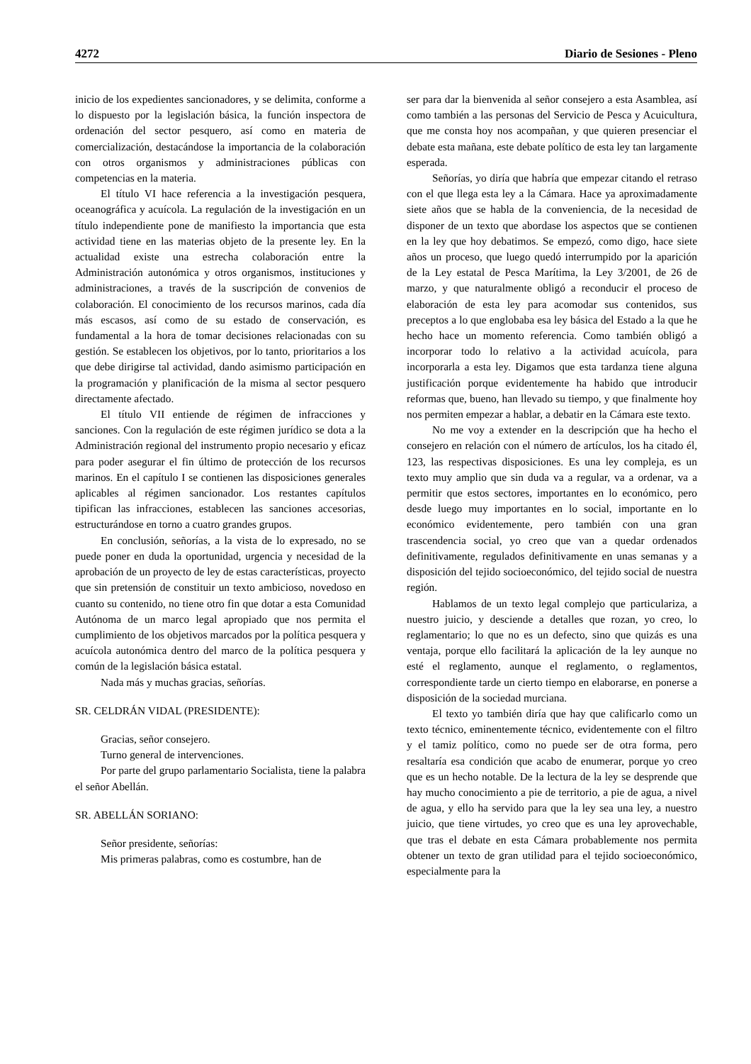4272 Diario de Sesiones - Pleno
inicio de los expedientes sancionadores, y se delimita, conforme a lo dispuesto por la legislación básica, la función inspectora de ordenación del sector pesquero, así como en materia de comercialización, destacándose la importancia de la colaboración con otros organismos y administraciones públicas con competencias en la materia.
El título VI hace referencia a la investigación pesquera, oceanográfica y acuícola. La regulación de la investigación en un título independiente pone de manifiesto la importancia que esta actividad tiene en las materias objeto de la presente ley. En la actualidad existe una estrecha colaboración entre la Administración autonómica y otros organismos, instituciones y administraciones, a través de la suscripción de convenios de colaboración. El conocimiento de los recursos marinos, cada día más escasos, así como de su estado de conservación, es fundamental a la hora de tomar decisiones relacionadas con su gestión. Se establecen los objetivos, por lo tanto, prioritarios a los que debe dirigirse tal actividad, dando asimismo participación en la programación y planificación de la misma al sector pesquero directamente afectado.
El título VII entiende de régimen de infracciones y sanciones. Con la regulación de este régimen jurídico se dota a la Administración regional del instrumento propio necesario y eficaz para poder asegurar el fin último de protección de los recursos marinos. En el capítulo I se contienen las disposiciones generales aplicables al régimen sancionador. Los restantes capítulos tipifican las infracciones, establecen las sanciones accesorias, estructurándose en torno a cuatro grandes grupos.
En conclusión, señorías, a la vista de lo expresado, no se puede poner en duda la oportunidad, urgencia y necesidad de la aprobación de un proyecto de ley de estas características, proyecto que sin pretensión de constituir un texto ambicioso, novedoso en cuanto su contenido, no tiene otro fin que dotar a esta Comunidad Autónoma de un marco legal apropiado que nos permita el cumplimiento de los objetivos marcados por la política pesquera y acuícola autonómica dentro del marco de la política pesquera y común de la legislación básica estatal.
Nada más y muchas gracias, señorías.
SR. CELDRÁN VIDAL (PRESIDENTE):
Gracias, señor consejero.
Turno general de intervenciones.
Por parte del grupo parlamentario Socialista, tiene la palabra el señor Abellán.
SR. ABELLÁN SORIANO:
Señor presidente, señorías:
Mis primeras palabras, como es costumbre, han de
ser para dar la bienvenida al señor consejero a esta Asamblea, así como también a las personas del Servicio de Pesca y Acuicultura, que me consta hoy nos acompañan, y que quieren presenciar el debate esta mañana, este debate político de esta ley tan largamente esperada.
Señorías, yo diría que habría que empezar citando el retraso con el que llega esta ley a la Cámara. Hace ya aproximadamente siete años que se habla de la conveniencia, de la necesidad de disponer de un texto que abordase los aspectos que se contienen en la ley que hoy debatimos. Se empezó, como digo, hace siete años un proceso, que luego quedó interrumpido por la aparición de la Ley estatal de Pesca Marítima, la Ley 3/2001, de 26 de marzo, y que naturalmente obligó a reconducir el proceso de elaboración de esta ley para acomodar sus contenidos, sus preceptos a lo que englobaba esa ley básica del Estado a la que he hecho hace un momento referencia. Como también obligó a incorporar todo lo relativo a la actividad acuícola, para incorporarla a esta ley. Digamos que esta tardanza tiene alguna justificación porque evidentemente ha habido que introducir reformas que, bueno, han llevado su tiempo, y que finalmente hoy nos permiten empezar a hablar, a debatir en la Cámara este texto.
No me voy a extender en la descripción que ha hecho el consejero en relación con el número de artículos, los ha citado él, 123, las respectivas disposiciones. Es una ley compleja, es un texto muy amplio que sin duda va a regular, va a ordenar, va a permitir que estos sectores, importantes en lo económico, pero desde luego muy importantes en lo social, importante en lo económico evidentemente, pero también con una gran trascendencia social, yo creo que van a quedar ordenados definitivamente, regulados definitivamente en unas semanas y a disposición del tejido socioeconómico, del tejido social de nuestra región.
Hablamos de un texto legal complejo que particulariza, a nuestro juicio, y desciende a detalles que rozan, yo creo, lo reglamentario; lo que no es un defecto, sino que quizás es una ventaja, porque ello facilitará la aplicación de la ley aunque no esté el reglamento, aunque el reglamento, o reglamentos, correspondiente tarde un cierto tiempo en elaborarse, en ponerse a disposición de la sociedad murciana.
El texto yo también diría que hay que calificarlo como un texto técnico, eminentemente técnico, evidentemente con el filtro y el tamiz político, como no puede ser de otra forma, pero resaltaría esa condición que acabo de enumerar, porque yo creo que es un hecho notable. De la lectura de la ley se desprende que hay mucho conocimiento a pie de territorio, a pie de agua, a nivel de agua, y ello ha servido para que la ley sea una ley, a nuestro juicio, que tiene virtudes, yo creo que es una ley aprovechable, que tras el debate en esta Cámara probablemente nos permita obtener un texto de gran utilidad para el tejido socioeconómico, especialmente para la